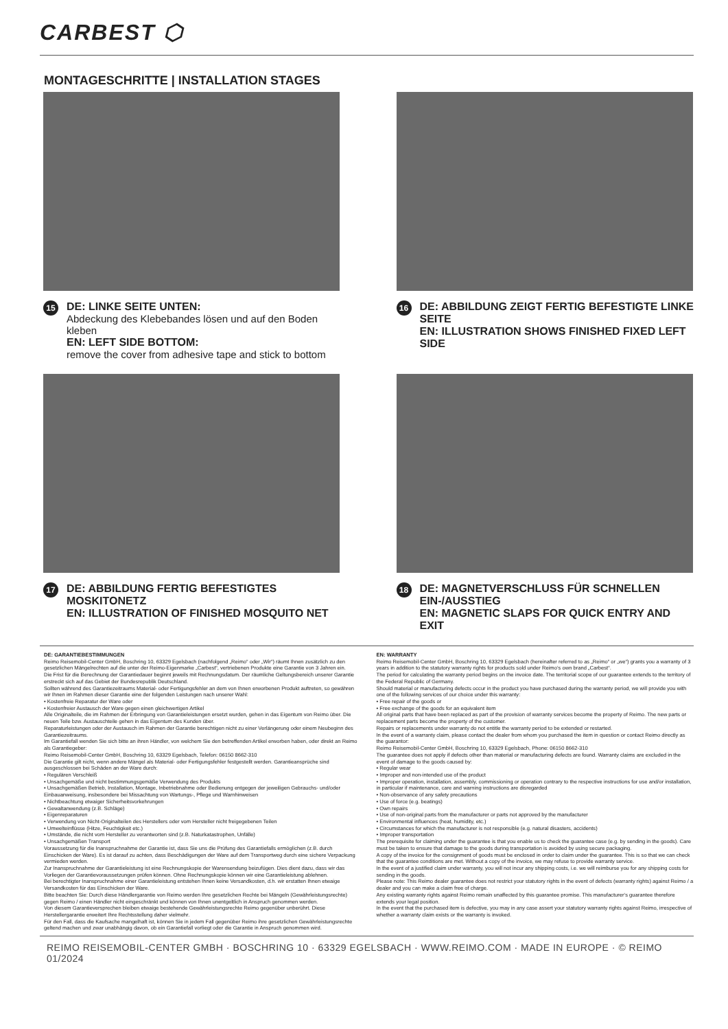CARBEST ⬡
MONTAGESCHRITTE | INSTALLATION STAGES
15
DE: LINKE SEITE UNTEN:
Abdeckung des Klebebandes lösen und auf den Boden kleben
EN: LEFT SIDE BOTTOM:
remove the cover from adhesive tape and stick to bottom
16
DE: ABBILDUNG ZEIGT FERTIG BEFESTIGTE LINKE SEITE
EN: ILLUSTRATION SHOWS FINISHED FIXED LEFT SIDE
17
DE: ABBILDUNG FERTIG BEFESTIGTES MOSKITONETZ
EN: ILLUSTRATION OF FINISHED MOSQUITO NET
18
DE: MAGNETVERSCHLUSS FÜR SCHNELLEN EIN-/AUSSTIEG
EN: MAGNETIC SLAPS FOR QUICK ENTRY AND EXIT
DE: GARANTIEBESTIMMUNGEN
Reimo Reisemobil-Center GmbH, Boschring 10, 63329 Egelsbach (nachfolgend „Reimo“ oder „Wir“) räumt Ihnen zusätzlich zu den gesetzlichen Mängelrechten auf die unter der Reimo-Eigenmarke „Carbest“, vertriebenen Produkte eine Garantie von 3 Jahren ein.
Die Frist für die Berechnung der Garantiedauer beginnt jeweils mit Rechnungsdatum. Der räumliche Geltungsbereich unserer Garantie erstreckt sich auf das Gebiet der Bundesrepublik Deutschland.
Sollten während des Garantiezeitraums Material- oder Fertigungsfehler an dem von Ihnen erworbenen Produkt auftreten, so gewähren wir Ihnen im Rahmen dieser Garantie eine der folgenden Leistungen nach unserer Wahl:
• Kostenfreie Reparatur der Ware oder
• Kostenfreier Austausch der Ware gegen einen gleichwertigen Artikel
Alle Originalteile, die im Rahmen der Erbringung von Garantieleistungen ersetzt wurden, gehen in das Eigentum von Reimo über. Die neuen Teile bzw. Austauschteile gehen in das Eigentum des Kunden über.
Reparaturleistungen oder der Austausch im Rahmen der Garantie berechtigen nicht zu einer Verlängerung oder einem Neubeginn des Garantiezeitraums.
Im Garantiefall wenden Sie sich bitte an ihren Händler, von welchem Sie den betreffenden Artikel erworben haben, oder direkt an Reimo als Garantiegeber:
Reimo Reisemobil-Center GmbH, Boschring 10, 63329 Egelsbach, Telefon: 06150 8662-310
Die Garantie gilt nicht, wenn andere Mängel als Material- oder Fertigungsfehler festgestellt werden. Garantieansprüche sind ausgeschlossen bei Schäden an der Ware durch:
• Regulären Verschleiß
• Unsachgemäße und nicht bestimmungsgemäße Verwendung des Produkts
• Unsachgemäßen Betrieb, Installation, Montage, Inbetriebnahme oder Bedienung entgegen der jeweiligen Gebrauchs- und/oder Einbauanweisung, insbesondere bei Missachtung von Wartungs-, Pflege und Warnhinweisen
• Nichtbeachtung etwaiger Sicherheitsvorkehrungen
• Gewaltanwendung (z.B. Schläge)
• Eigenreparaturen
• Verwendung von Nicht-Originalteilen des Herstellers oder vom Hersteller nicht freigegebenen Teilen
• Umwelteinflüsse (Hitze, Feuchtigkeit etc.)
• Umstände, die nicht vom Hersteller zu verantworten sind (z.B. Naturkatastrophen, Unfälle)
• Unsachgemäßen Transport
Voraussetzung für die Inanspruchnahme der Garantie ist, dass Sie uns die Prüfung des Garantiefalls ermöglichen (z.B. durch Einschicken der Ware). Es ist darauf zu achten, dass Beschädigungen der Ware auf dem Transportweg durch eine sichere Verpackung vermieden werden.
Zur Inanspruchnahme der Garantieleistung ist eine Rechnungskopie der Warensendung beizufügen. Dies dient dazu, dass wir das Vorliegen der Garantievoraussetzungen prüfen können. Ohne Rechnungskopie können wir eine Garantieleistung ablehnen.
Bei berechtigter Inanspruchnahme einer Garantieleistung entstehen Ihnen keine Versandkosten, d.h. wir erstatten Ihnen etwaige Versandkosten für das Einschicken der Ware.
Bitte beachten Sie: Durch diese Händlergarantie von Reimo werden Ihre gesetzlichen Rechte bei Mängeln (Gewährleistungsrechte) gegen Reimo / einen Händler nicht eingeschränkt und können von Ihnen unentgeltlich in Anspruch genommen werden.
Von diesem Garantieversprechen bleiben etwaige bestehende Gewährleistungsrechte Reimo gegenüber unberührt. Diese Herstellergarantie erweitert Ihre Rechtsstellung daher vielmehr.
Für den Fall, dass die Kaufsache mangelhaft ist, können Sie in jedem Fall gegenüber Reimo ihre gesetzlichen Gewährleistungsrechte geltend machen und zwar unabhängig davon, ob ein Garantiefall vorliegt oder die Garantie in Anspruch genommen wird.
EN: WARRANTY
Reimo Reisemobil-Center GmbH, Boschring 10, 63329 Egelsbach (hereinafter referred to as „Reimo“ or „we“) grants you a warranty of 3 years in addition to the statutory warranty rights for products sold under Reimo‘s own brand „Carbest“.
The period for calculating the warranty period begins on the invoice date. The territorial scope of our guarantee extends to the territory of the Federal Republic of Germany.
Should material or manufacturing defects occur in the product you have purchased during the warranty period, we will provide you with one of the following services of our choice under this warranty:
• Free repair of the goods or
• Free exchange of the goods for an equivalent item
All original parts that have been replaced as part of the provision of warranty services become the property of Reimo. The new parts or replacement parts become the property of the customer.
Repairs or replacements under warranty do not entitle the warranty period to be extended or restarted.
In the event of a warranty claim, please contact the dealer from whom you purchased the item in question or contact Reimo directly as the guarantor:
Reimo Reisemobil-Center GmbH, Boschring 10, 63329 Egelsbach, Phone: 06150 8662-310
The guarantee does not apply if defects other than material or manufacturing defects are found. Warranty claims are excluded in the event of damage to the goods caused by:
• Regular wear
• Improper and non-intended use of the product
• Improper operation, installation, assembly, commissioning or operation contrary to the respective instructions for use and/or installation, in particular if maintenance, care and warning instructions are disregarded
• Non-observance of any safety precautions
• Use of force (e.g. beatings)
• Own repairs
• Use of non-original parts from the manufacturer or parts not approved by the manufacturer
• Environmental influences (heat, humidity, etc.)
• Circumstances for which the manufacturer is not responsible (e.g. natural disasters, accidents)
• Improper transportation
The prerequisite for claiming under the guarantee is that you enable us to check the guarantee case (e.g. by sending in the goods). Care must be taken to ensure that damage to the goods during transportation is avoided by using secure packaging.
A copy of the invoice for the consignment of goods must be enclosed in order to claim under the guarantee. This is so that we can check that the guarantee conditions are met. Without a copy of the invoice, we may refuse to provide warranty service.
In the event of a justified claim under warranty, you will not incur any shipping costs, i.e. we will reimburse you for any shipping costs for sending in the goods.
Please note: This Reimo dealer guarantee does not restrict your statutory rights in the event of defects (warranty rights) against Reimo / a dealer and you can make a claim free of charge.
Any existing warranty rights against Reimo remain unaffected by this guarantee promise. This manufacturer‘s guarantee therefore extends your legal position.
In the event that the purchased item is defective, you may in any case assert your statutory warranty rights against Reimo, irrespective of whether a warranty claim exists or the warranty is invoked.
REIMO REISEMOBIL-CENTER GMBH · BOSCHRING 10 · 63329 EGELSBACH · WWW.REIMO.COM · MADE IN EUROPE · © REIMO 01/2024